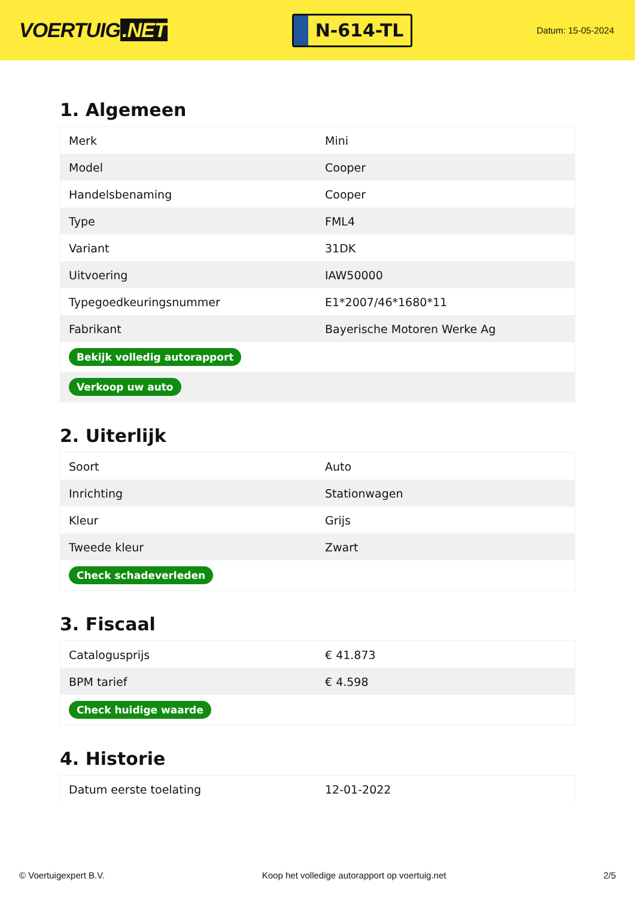VOERTUIG.NET
N-614-TL
Datum: 15-05-2024
1. Algemeen
| Merk | Mini |
| Model | Cooper |
| Handelsbenaming | Cooper |
| Type | FML4 |
| Variant | 31DK |
| Uitvoering | IAW50000 |
| Typegoedkeuringsnummer | E1*2007/46*1680*11 |
| Fabrikant | Bayerische Motoren Werke Ag |
| Bekijk volledig autorapport | |
| Verkoop uw auto | |
2. Uiterlijk
| Soort | Auto |
| Inrichting | Stationwagen |
| Kleur | Grijs |
| Tweede kleur | Zwart |
| Check schadeverleden | |
3. Fiscaal
| Catalogusprijs | € 41.873 |
| BPM tarief | € 4.598 |
| Check huidige waarde | |
4. Historie
| Datum eerste toelating | 12-01-2022 |
© Voertuigexpert B.V. Koop het volledige autorapport op voertuig.net 2/5